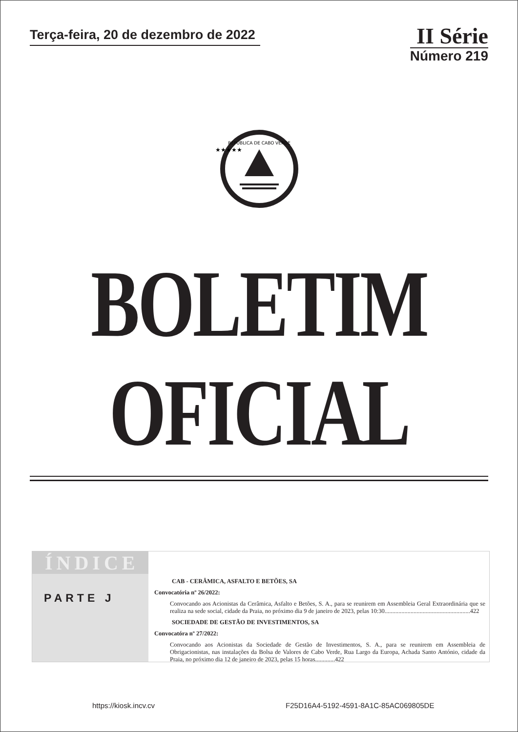Terça-feira, 20 de dezembro de 2022
II Série
Número 219
REPÚBLICA DE CABO VERDE
★★★★★
BOLETIM OFICIAL
ÍNDICE
PARTE J
CAB - CERÂMICA, ASFALTO E BETÕES, SA
Convocatória nº 26/2022:
Convocando aos Acionistas da Cerâmica, Asfalto e Betões, S. A., para se reunirem em Assembleia Geral Extraordinária que se realiza na sede social, cidade da Praia, no próximo dia 9 de janeiro de 2023, pelas 10:30........................................................422
SOCIEDADE DE GESTÃO DE INVESTIMENTOS, SA
Convocatóra nº 27/2022:
Convocando aos Acionistas da Sociedade de Gestão de Investimentos, S. A., para se reunirem em Assembleia de Obrigacionistas, nas instalações da Bolsa de Valores de Cabo Verde, Rua Largo da Europa, Achada Santo António, cidade da Praia, no próximo dia 12 de janeiro de 2023, pelas 15 horas.............422
https://kiosk.incv.cv F25D16A4-5192-4591-8A1C-85AC069805DE